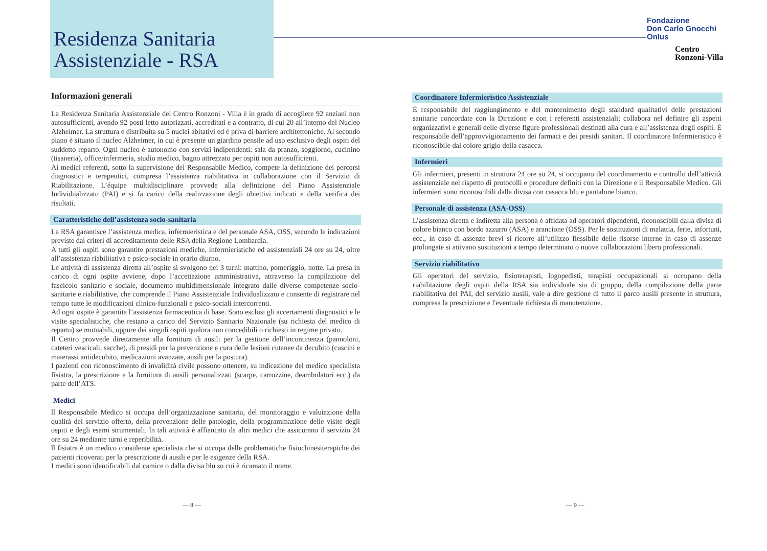Residenza Sanitaria
Assistenziale - RSA
Fondazione
Don Carlo Gnocchi
Onlus
Centro
Ronzoni-Villa
Informazioni generali
La Residenza Sanitaria Assistenziale del Centro Ronzoni - Villa è in grado di accogliere 92 anziani non autosufficienti, avendo 92 posti letto autorizzati, accreditati e a contratto, di cui 20 all’interno del Nucleo Alzheimer. La struttura è distribuita su 5 nuclei abitativi ed è priva di barriere architettoniche. Al secondo piano è situato il nucleo Alzheimer, in cui è presente un giardino pensile ad uso esclusivo degli ospiti del suddetto reparto. Ogni nucleo è autonomo con servizi indipendenti: sala da pranzo, soggiorno, cucinino (tisaneria), office/infermeria, studio medico, bagno attrezzato per ospiti non autosufficienti.
Ai medici referenti, sotto la supervisione del Responsabile Medico, compete la definizione dei percorsi diagnostici e terapeutici, compresa l’assistenza riabilitativa in collaborazione con il Servizio di Riabilitazione. L’équipe multidisciplinare provvede alla definizione del Piano Assistenziale Individualizzato (PAI) e si fa carico della realizzazione degli obiettivi indicati e della verifica dei risultati.
Caratteristiche dell’assistenza socio-sanitaria
La RSA garantisce l’assistenza medica, infermieristica e del personale ASA, OSS, secondo le indicazioni previste dai criteri di accreditamento delle RSA della Regione Lombardia.
A tutti gli ospiti sono garantite prestazioni mediche, infermieristiche ed assistenziali 24 ore su 24, oltre all’assistenza riabilitativa e psico-sociale in orario diurno.
Le attività di assistenza diretta all’ospite si svolgono nei 3 turni: mattino, pomeriggio, notte. La presa in carico di ogni ospite avviene, dopo l’accettazione amministrativa, attraverso la compilazione del fascicolo sanitario e sociale, documento multidimensionale integrato dalle diverse competenze socio-sanitarie e riabilitative, che comprende il Piano Assistenziale Individualizzato e consente di registrare nel tempo tutte le modificazioni clinico-funzionali e psico-sociali intercorrenti.
Ad ogni ospite è garantita l’assistenza farmaceutica di base. Sono esclusi gli accertamenti diagnostici e le visite specialistiche, che restano a carico del Servizio Sanitario Nazionale (su richiesta del medico di reparto) se mutuabili, oppure dei singoli ospiti qualora non concedibili o richiesti in regime privato.
Il Centro provvede direttamente alla fornitura di ausili per la gestione dell’incontinenza (pannoloni, cateteri vescicali, sacche), di presidi per la prevenzione e cura delle lesioni cutanee da decubito (cuscini e materassi antidecubito, medicazioni avanzate, ausili per la postura).
I pazienti con riconoscimento di invalidità civile possono ottenere, su indicazione del medico specialista fisiatra, la prescrizione e la fornitura di ausili personalizzati (scarpe, carrozzine, deambulatori ecc.) da parte dell’ATS.
Medici
ll Responsabile Medico si occupa dell’organizzazione sanitaria, del monitoraggio e valutazione della qualità del servizio offerto, della prevenzione delle patologie, della programmazione delle visite degli ospiti e degli esami strumentali. ln tali attività è affiancato da altri medici che assicurano il servizio 24 ore su 24 mediante turni e reperibilità.
ll fisiatra è un medico consulente specialista che si occupa delle problematiche fisiochinesiterapiche dei pazienti ricoverati per la prescrizione di ausili e per le esigenze della RSA.
I medici sono identificabili dal camice o dalla divisa blu su cui è ricamato il nome.
Coordinatore Infermieristico Assistenziale
È responsabile del raggiungimento e del mantenimento degli standard qualitativi delle prestazioni sanitarie concordate con la Direzione e con i referenti assistenziali; collabora nel definire gli aspetti organizzativi e generali delle diverse figure professionali destinati alla cura e all’assistenza degli ospiti. È responsabile dell’approvvigionamento dei farmaci e dei presidi sanitari. Il coordinatore Infermieristico è riconoscibile dal colore grigio della casacca.
Infermieri
Gli infermieri, presenti in struttura 24 ore su 24, si occupano del coordinamento e controllo dell’attività assistenziale nel rispetto di protocolli e procedure definiti con la Direzione e il Responsabile Medico. Gli infermieri sono riconoscibili dalla divisa con casacca blu e pantalone bianco.
Personale di assistenza (ASA-OSS)
L’assistenza diretta e indiretta alla persona è affidata ad operatori dipendenti, riconoscibili dalla divisa di colore bianco con bordo azzurro (ASA) e arancione (OSS). Per le sostituzioni di malattia, ferie, infortuni, ecc., in caso di assenze brevi si ricorre all’utilizzo flessibile delle risorse interne in caso di assenze prolungate si attivano sostituzioni a tempo determinato o nuove collaborazioni libero professionali.
Servizio riabilitativo
Gli operatori del servizio, fisioterapisti, logopedisti, terapisti occupazionali si occupano della riabilitazione degli ospiti della RSA sia individuale sia di gruppo, della compilazione della parte riabilitativa del PAI, del servizio ausili, vale a dire gestione di tutto il parco ausili presente in struttura, compresa la prescrizione e l'eventuale richiesta di manutenzione.
— 8 — — 9 —